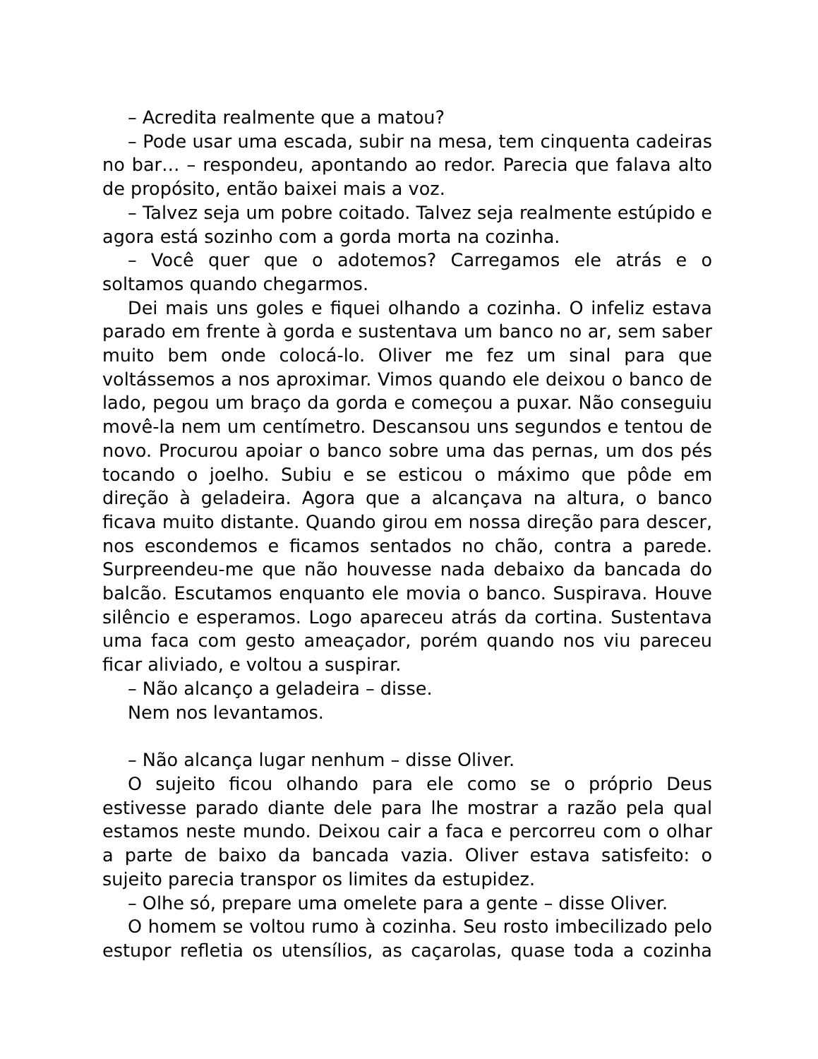– Acredita realmente que a matou?
– Pode usar uma escada, subir na mesa, tem cinquenta cadeiras no bar… – respondeu, apontando ao redor. Parecia que falava alto de propósito, então baixei mais a voz.
– Talvez seja um pobre coitado. Talvez seja realmente estúpido e agora está sozinho com a gorda morta na cozinha.
– Você quer que o adotemos? Carregamos ele atrás e o soltamos quando chegarmos.
Dei mais uns goles e fiquei olhando a cozinha. O infeliz estava parado em frente à gorda e sustentava um banco no ar, sem saber muito bem onde colocá-lo. Oliver me fez um sinal para que voltássemos a nos aproximar. Vimos quando ele deixou o banco de lado, pegou um braço da gorda e começou a puxar. Não conseguiu movê-la nem um centímetro. Descansou uns segundos e tentou de novo. Procurou apoiar o banco sobre uma das pernas, um dos pés tocando o joelho. Subiu e se esticou o máximo que pôde em direção à geladeira. Agora que a alcançava na altura, o banco ficava muito distante. Quando girou em nossa direção para descer, nos escondemos e ficamos sentados no chão, contra a parede. Surpreendeu-me que não houvesse nada debaixo da bancada do balcão. Escutamos enquanto ele movia o banco. Suspirava. Houve silêncio e esperamos. Logo apareceu atrás da cortina. Sustentava uma faca com gesto ameaçador, porém quando nos viu pareceu ficar aliviado, e voltou a suspirar.
– Não alcanço a geladeira – disse.
Nem nos levantamos.
– Não alcança lugar nenhum – disse Oliver.
O sujeito ficou olhando para ele como se o próprio Deus estivesse parado diante dele para lhe mostrar a razão pela qual estamos neste mundo. Deixou cair a faca e percorreu com o olhar a parte de baixo da bancada vazia. Oliver estava satisfeito: o sujeito parecia transpor os limites da estupidez.
– Olhe só, prepare uma omelete para a gente – disse Oliver.
O homem se voltou rumo à cozinha. Seu rosto imbecilizado pelo estupor refletia os utensílios, as caçarolas, quase toda a cozinha